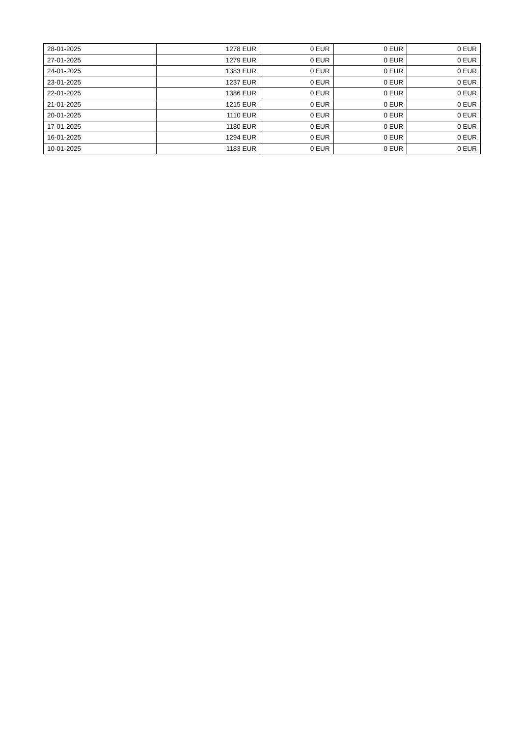| 28-01-2025 | 1278 EUR | 0 EUR | 0 EUR | 0 EUR |
| 27-01-2025 | 1279 EUR | 0 EUR | 0 EUR | 0 EUR |
| 24-01-2025 | 1383 EUR | 0 EUR | 0 EUR | 0 EUR |
| 23-01-2025 | 1237 EUR | 0 EUR | 0 EUR | 0 EUR |
| 22-01-2025 | 1386 EUR | 0 EUR | 0 EUR | 0 EUR |
| 21-01-2025 | 1215 EUR | 0 EUR | 0 EUR | 0 EUR |
| 20-01-2025 | 1110 EUR | 0 EUR | 0 EUR | 0 EUR |
| 17-01-2025 | 1180 EUR | 0 EUR | 0 EUR | 0 EUR |
| 16-01-2025 | 1294 EUR | 0 EUR | 0 EUR | 0 EUR |
| 10-01-2025 | 1183 EUR | 0 EUR | 0 EUR | 0 EUR |